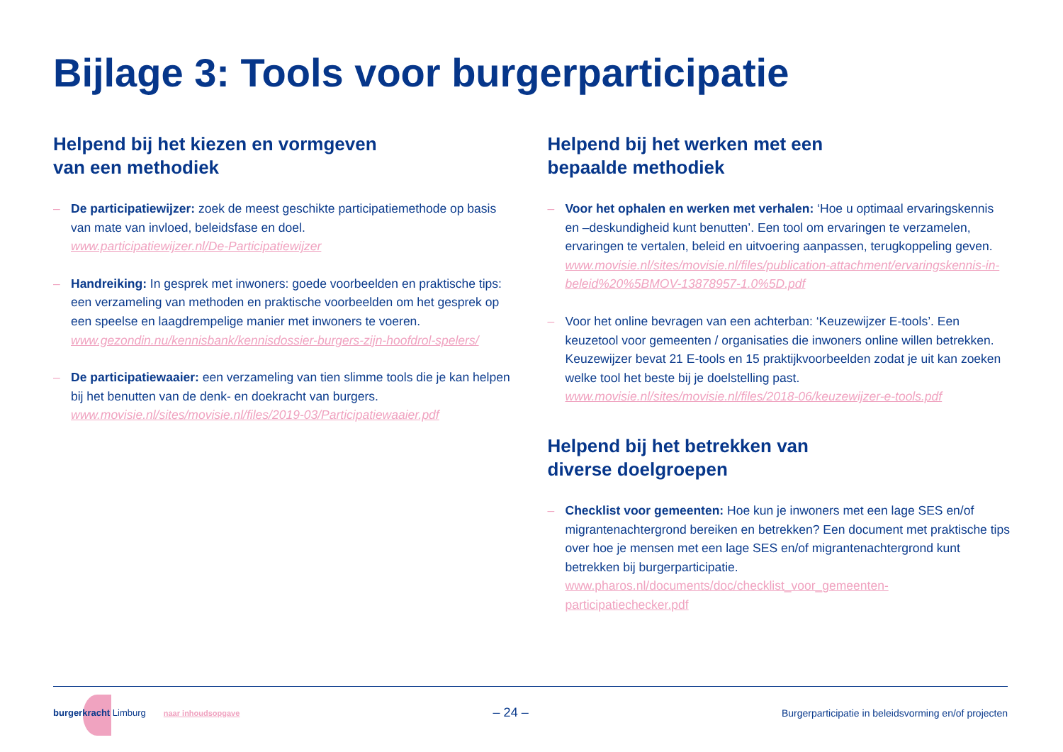Bijlage 3: Tools voor burgerparticipatie
Helpend bij het kiezen en vormgeven
van een methodiek
– De participatiewijzer: zoek de meest geschikte participatiemethode op basis van mate van invloed, beleidsfase en doel.
www.participatiewijzer.nl/De-Participatiewijzer
– Handreiking: In gesprek met inwoners: goede voorbeelden en praktische tips: een verzameling van methoden en praktische voorbeelden om het gesprek op een speelse en laagdrempelige manier met inwoners te voeren.
www.gezondin.nu/kennisbank/kennisdossier-burgers-zijn-hoofdrol-spelers/
– De participatiewaaier: een verzameling van tien slimme tools die je kan helpen bij het benutten van de denk- en doekracht van burgers.
www.movisie.nl/sites/movisie.nl/files/2019-03/Participatiewaaier.pdf
Helpend bij het werken met een
bepaalde methodiek
– Voor het ophalen en werken met verhalen: ‘Hoe u optimaal ervaringskennis en –deskundigheid kunt benutten’. Een tool om ervaringen te verzamelen, ervaringen te vertalen, beleid en uitvoering aanpassen, terugkoppeling geven.
www.movisie.nl/sites/movisie.nl/files/publication-attachment/ervaringskennis-in-beleid%20%5BMOV-13878957-1.0%5D.pdf
– Voor het online bevragen van een achterban: ‘Keuzewijzer E-tools’. Een keuzetool voor gemeenten / organisaties die inwoners online willen betrekken. Keuzewijzer bevat 21 E-tools en 15 praktijkvoorbeelden zodat je uit kan zoeken welke tool het beste bij je doelstelling past.
www.movisie.nl/sites/movisie.nl/files/2018-06/keuzewijzer-e-tools.pdf
Helpend bij het betrekken van
diverse doelgroepen
– Checklist voor gemeenten: Hoe kun je inwoners met een lage SES en/of migrantenachtergrond bereiken en betrekken? Een document met praktische tips over hoe je mensen met een lage SES en/of migrantenachtergrond kunt betrekken bij burgerparticipatie.
www.pharos.nl/documents/doc/checklist_voor_gemeenten-participatiechecker.pdf
burgerkracht Limburg naar inhoudsopgave – 24 – Burgerparticipatie in beleidsvorming en/of projecten